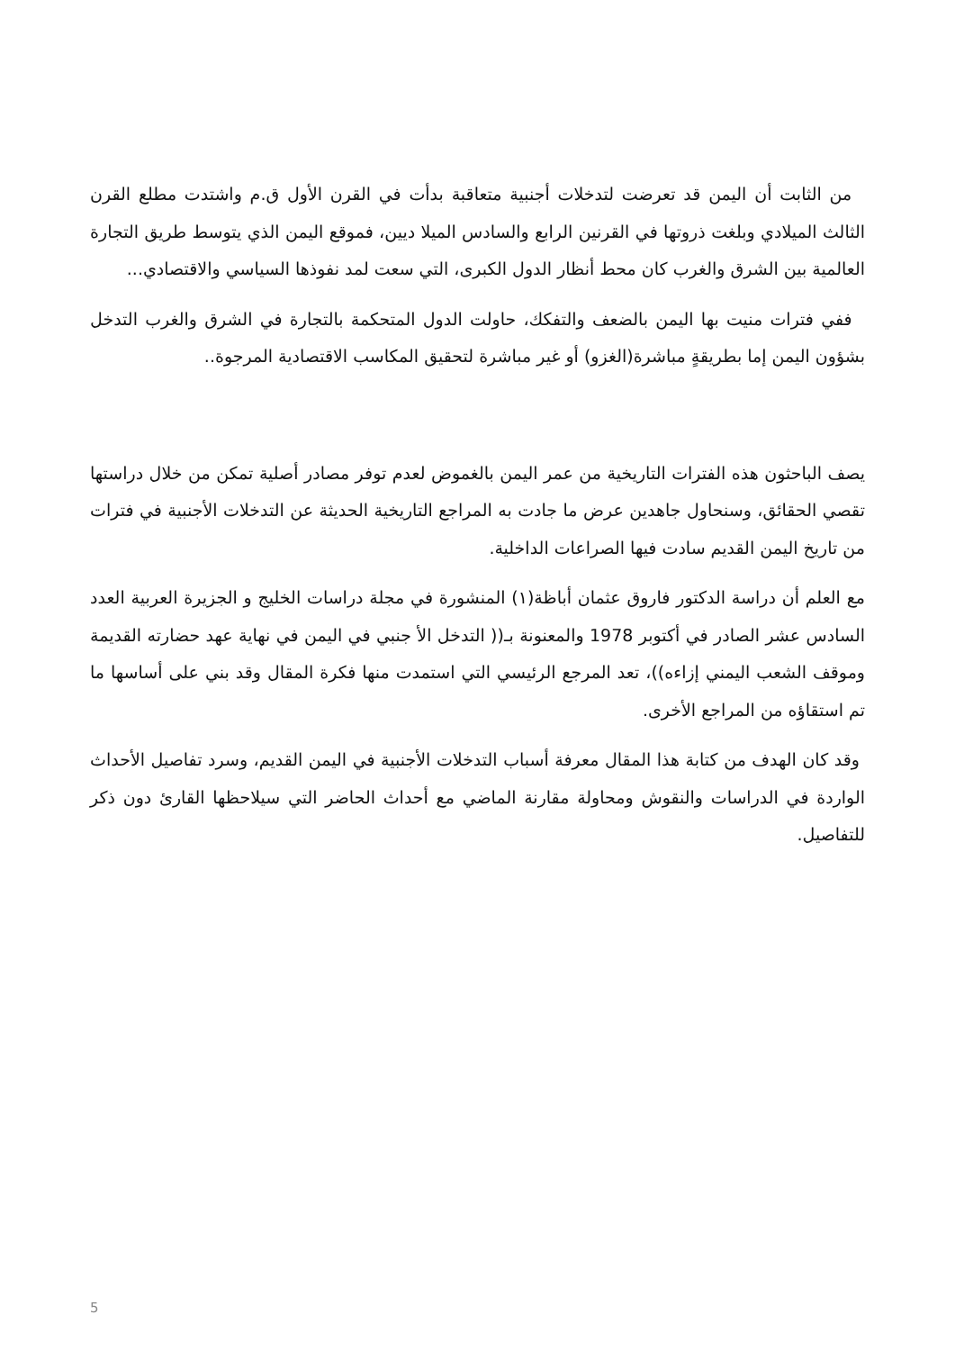من الثابت أن اليمن قد تعرضت لتدخلات أجنبية متعاقبة بدأت في القرن الأول ق.م واشتدت مطلع القرن الثالث الميلادي وبلغت ذروتها في القرنين الرابع والسادس الميلا ديين، فموقع اليمن الذي يتوسط طريق التجارة العالمية بين الشرق والغرب كان محط أنظار الدول الكبرى، التي سعت لمد نفوذها السياسي والاقتصادي...
ففي فترات منيت بها اليمن بالضعف والتفكك، حاولت الدول المتحكمة بالتجارة في الشرق والغرب التدخل بشؤون اليمن إما بطريقةٍ مباشرة(الغزو) أو غير مباشرة لتحقيق المكاسب الاقتصادية المرجوة..
يصف الباحثون هذه الفترات التاريخية من عمر اليمن بالغموض لعدم توفر مصادر أصلية تمكن من خلال دراستها تقصي الحقائق، وسنحاول جاهدين عرض ما جادت به المراجع التاريخية الحديثة عن التدخلات الأجنبية في فترات من تاريخ اليمن القديم سادت فيها الصراعات الداخلية.
مع العلم أن دراسة الدكتور فاروق عثمان أباظة(١) المنشورة في مجلة دراسات الخليج و الجزيرة العربية العدد السادس عشر الصادر في أكتوبر 1978 والمعنونة بـ(( التدخل الأ جنبي في اليمن في نهاية عهد حضارته القديمة وموقف الشعب اليمني إزاءه))، تعد المرجع الرئيسي التي استمدت منها فكرة المقال وقد بني على أساسها ما تم استقاؤه من المراجع الأخرى.
وقد كان الهدف من كتابة هذا المقال معرفة أسباب التدخلات الأجنبية في اليمن القديم، وسرد تفاصيل الأحداث الواردة في الدراسات والنقوش ومحاولة مقارنة الماضي مع أحداث الحاضر التي سيلاحظها القارئ دون ذكر للتفاصيل.
5